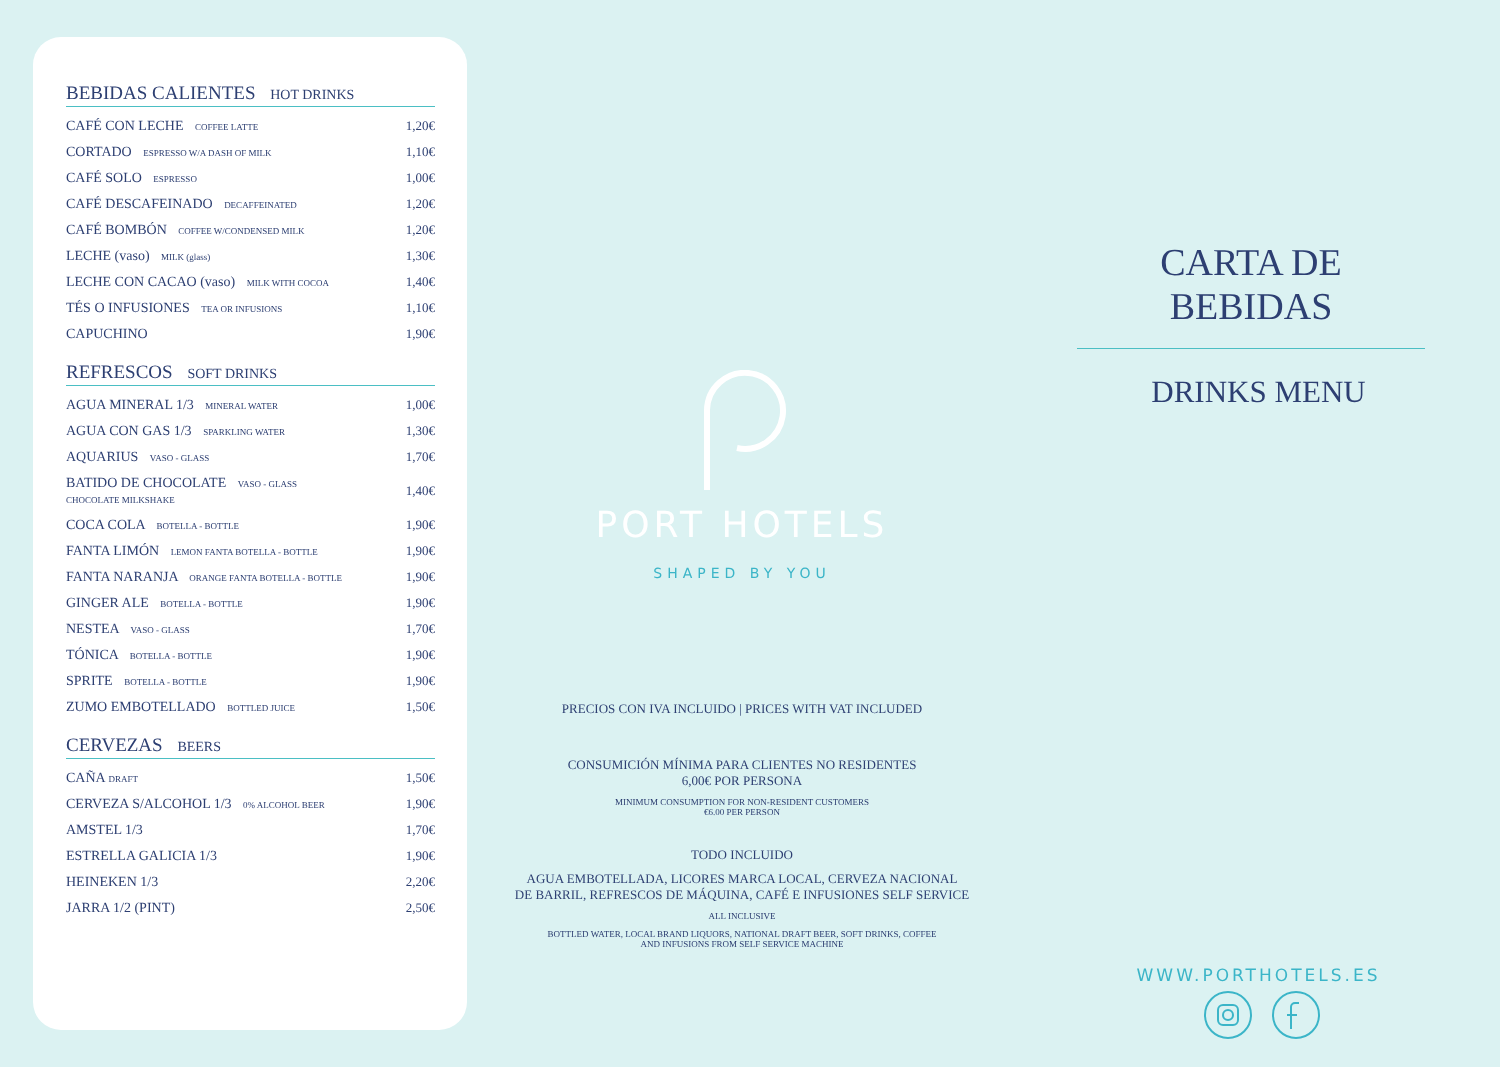BEBIDAS CALIENTES HOT DRINKS
| CAFÉ CON LECHE COFFEE LATTE | 1,20€ |
| CORTADO ESPRESSO W/A DASH OF MILK | 1,10€ |
| CAFÉ SOLO ESPRESSO | 1,00€ |
| CAFÉ DESCAFEINADO DECAFFEINATED | 1,20€ |
| CAFÉ BOMBÓN COFFEE W/CONDENSED MILK | 1,20€ |
| LECHE (vaso) MILK (glass) | 1,30€ |
| LECHE CON CACAO (vaso) MILK WITH COCOA | 1,40€ |
| TÉS O INFUSIONES TEA OR INFUSIONS | 1,10€ |
| CAPUCHINO | 1,90€ |
REFRESCOS SOFT DRINKS
| AGUA MINERAL 1/3 MINERAL WATER | 1,00€ |
| AGUA CON GAS 1/3 SPARKLING WATER | 1,30€ |
| AQUARIUS VASO - GLASS | 1,70€ |
| BATIDO DE CHOCOLATE VASO - GLASS CHOCOLATE MILKSHAKE | 1,40€ |
| COCA COLA BOTELLA - BOTTLE | 1,90€ |
| FANTA LIMÓN LEMON FANTA BOTELLA - BOTTLE | 1,90€ |
| FANTA NARANJA ORANGE FANTA BOTELLA - BOTTLE | 1,90€ |
| GINGER ALE BOTELLA - BOTTLE | 1,90€ |
| NESTEA VASO - GLASS | 1,70€ |
| TÓNICA BOTELLA - BOTTLE | 1,90€ |
| SPRITE BOTELLA - BOTTLE | 1,90€ |
| ZUMO EMBOTELLADO BOTTLED JUICE | 1,50€ |
CERVEZAS BEERS
| CAÑA DRAFT | 1,50€ |
| CERVEZA S/ALCOHOL 1/3 0% ALCOHOL BEER | 1,90€ |
| AMSTEL 1/3 | 1,70€ |
| ESTRELLA GALICIA 1/3 | 1,90€ |
| HEINEKEN 1/3 | 2,20€ |
| JARRA 1/2 (PINT) | 2,50€ |
PORT HOTELS
SHAPED BY YOU
PRECIOS CON IVA INCLUIDO | PRICES WITH VAT INCLUDED
CONSUMICIÓN MÍNIMA PARA CLIENTES NO RESIDENTES
6,00€ POR PERSONA
MINIMUM CONSUMPTION FOR NON-RESIDENT CUSTOMERS
€6.00 PER PERSON
TODO INCLUIDO
AGUA EMBOTELLADA, LICORES MARCA LOCAL, CERVEZA NACIONAL
DE BARRIL, REFRESCOS DE MÁQUINA, CAFÉ E INFUSIONES SELF SERVICE
ALL INCLUSIVE
BOTTLED WATER, LOCAL BRAND LIQUORS, NATIONAL DRAFT BEER, SOFT DRINKS, COFFEE
AND INFUSIONS FROM SELF SERVICE MACHINE
CARTA DE BEBIDAS
DRINKS MENU
WWW.PORTHOTELS.ES